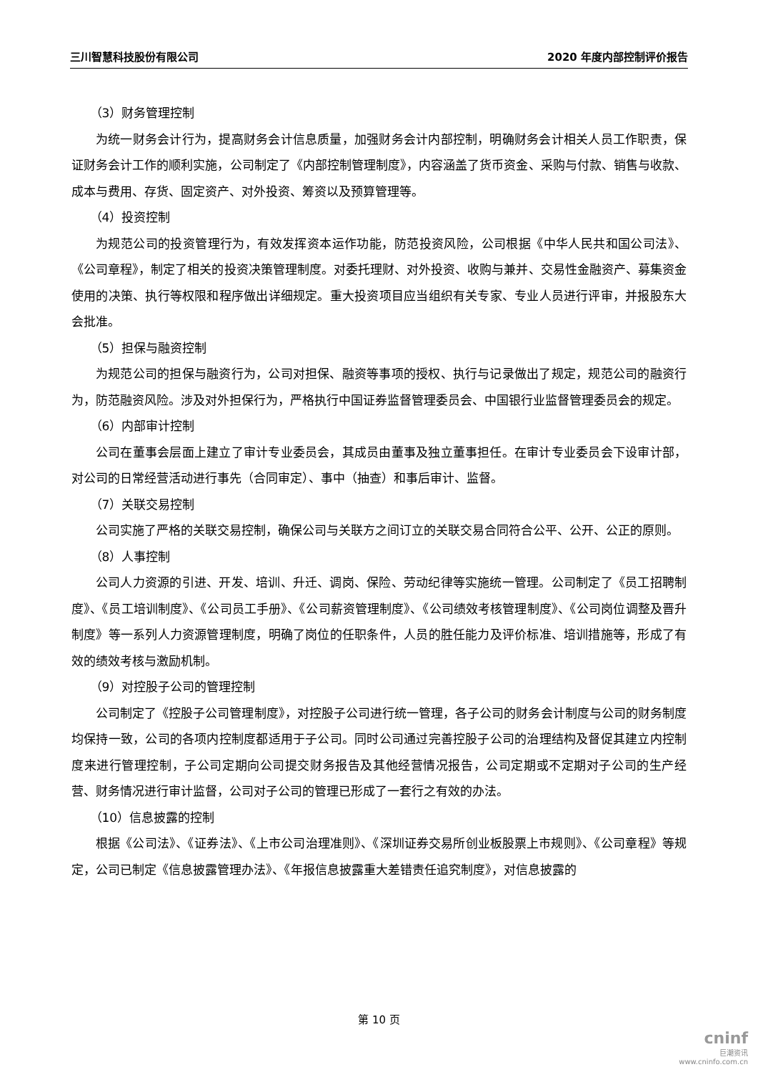三川智慧科技股份有限公司 2020 年度内部控制评价报告
（3）财务管理控制
为统一财务会计行为，提高财务会计信息质量，加强财务会计内部控制，明确财务会计相关人员工作职责，保证财务会计工作的顺利实施，公司制定了《内部控制管理制度》，内容涵盖了货币资金、采购与付款、销售与收款、成本与费用、存货、固定资产、对外投资、筹资以及预算管理等。
（4）投资控制
为规范公司的投资管理行为，有效发挥资本运作功能，防范投资风险，公司根据《中华人民共和国公司法》、《公司章程》，制定了相关的投资决策管理制度。对委托理财、对外投资、收购与兼并、交易性金融资产、募集资金使用的决策、执行等权限和程序做出详细规定。重大投资项目应当组织有关专家、专业人员进行评审，并报股东大会批准。
（5）担保与融资控制
为规范公司的担保与融资行为，公司对担保、融资等事项的授权、执行与记录做出了规定，规范公司的融资行为，防范融资风险。涉及对外担保行为，严格执行中国证券监督管理委员会、中国银行业监督管理委员会的规定。
（6）内部审计控制
公司在董事会层面上建立了审计专业委员会，其成员由董事及独立董事担任。在审计专业委员会下设审计部，对公司的日常经营活动进行事先（合同审定）、事中（抽查）和事后审计、监督。
（7）关联交易控制
公司实施了严格的关联交易控制，确保公司与关联方之间订立的关联交易合同符合公平、公开、公正的原则。
（8）人事控制
公司人力资源的引进、开发、培训、升迁、调岗、保险、劳动纪律等实施统一管理。公司制定了《员工招聘制度》、《员工培训制度》、《公司员工手册》、《公司薪资管理制度》、《公司绩效考核管理制度》、《公司岗位调整及晋升制度》等一系列人力资源管理制度，明确了岗位的任职条件，人员的胜任能力及评价标准、培训措施等，形成了有效的绩效考核与激励机制。
（9）对控股子公司的管理控制
公司制定了《控股子公司管理制度》，对控股子公司进行统一管理，各子公司的财务会计制度与公司的财务制度均保持一致，公司的各项内控制度都适用于子公司。同时公司通过完善控股子公司的治理结构及督促其建立内控制度来进行管理控制，子公司定期向公司提交财务报告及其他经营情况报告，公司定期或不定期对子公司的生产经营、财务情况进行审计监督，公司对子公司的管理已形成了一套行之有效的办法。
（10）信息披露的控制
根据《公司法》、《证券法》、《上市公司治理准则》、《深圳证券交易所创业板股票上市规则》、《公司章程》等规定，公司已制定《信息披露管理办法》、《年报信息披露重大差错责任追究制度》，对信息披露的
第 10 页
cninf
巨潮资讯
www.cninfo.com.cn